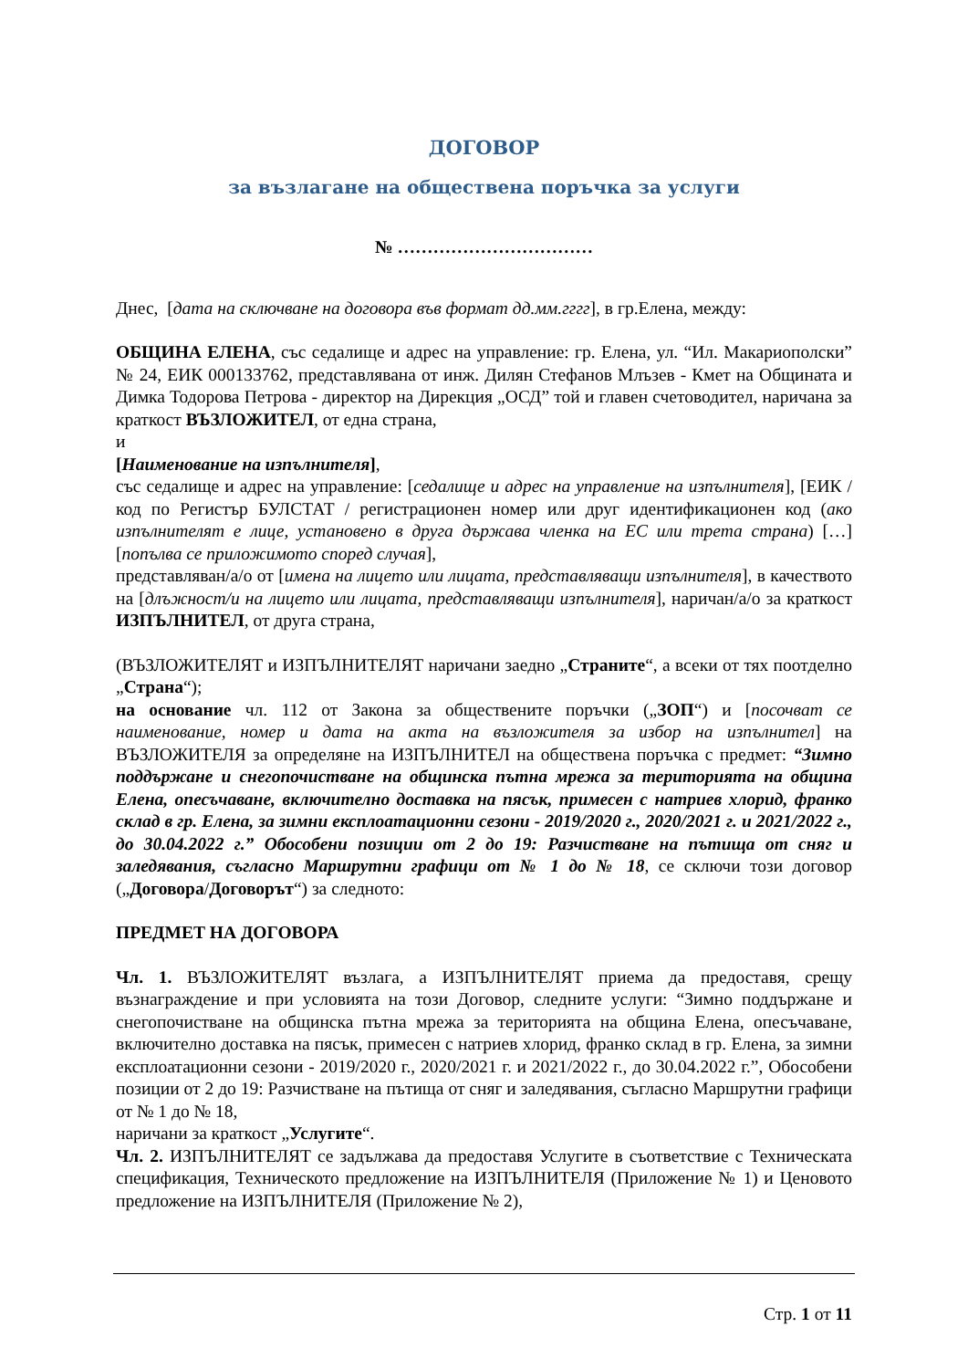ДОГОВОР
за възлагане на обществена поръчка за услуги
№ ……………………………
Днес, [дата на сключване на договора във формат дд.мм.гггг], в гр.Елена, между:
ОБЩИНА ЕЛЕНА, със седалище и адрес на управление: гр. Елена, ул. “Ил. Макариополски” № 24, ЕИК 000133762, представлявана от инж. Дилян Стефанов Млъзев - Кмет на Общината и Димка Тодорова Петрова - директор на Дирекция „ОСД” той и главен счетоводител, наричана за краткост ВЪЗЛОЖИТЕЛ, от една страна,
и
[Наименование на изпълнителя],
със седалище и адрес на управление: [седалище и адрес на управление на изпълнителя], [ЕИК / код по Регистър БУЛСТАТ / регистрационен номер или друг идентификационен код (ако изпълнителят е лице, установено в друга държава членка на ЕС или трета страна) […] [попълва се приложимото според случая],
представляван/а/о от [имена на лицето или лицата, представляващи изпълнителя], в качеството на [длъжност/и на лицето или лицата, представляващи изпълнителя], наричан/а/о за краткост ИЗПЪЛНИТЕЛ, от друга страна,
(ВЪЗЛОЖИТЕЛЯТ и ИЗПЪЛНИТЕЛЯТ наричани заедно „Страните“, а всеки от тях поотделно „Страна“);
на основание чл. 112 от Закона за обществените поръчки („ЗОП“) и [посочват се наименование, номер и дата на акта на възложителя за избор на изпълнител] на ВЪЗЛОЖИТЕЛЯ за определяне на ИЗПЪЛНИТЕЛ на обществена поръчка с предмет: “Зимно поддържане и снегопочистване на общинска пътна мрежа за територията на община Елена, опесъчаване, включително доставка на пясък, примесен с натриев хлорид, франко склад в гр. Елена, за зимни експлоатационни сезони - 2019/2020 г., 2020/2021 г. и 2021/2022 г., до 30.04.2022 г.” Обособени позиции от 2 до 19: Разчистване на пътища от сняг и заледявания, съгласно Маршрутни графици от № 1 до № 18, се сключи този договор („Договора/Договорът“) за следното:
ПРЕДМЕТ НА ДОГОВОРА
Чл. 1. ВЪЗЛОЖИТЕЛЯТ възлага, а ИЗПЪЛНИТЕЛЯТ приема да предоставя, срещу възнаграждение и при условията на този Договор, следните услуги: “Зимно поддържане и снегопочистване на общинска пътна мрежа за територията на община Елена, опесъчаване, включително доставка на пясък, примесен с натриев хлорид, франко склад в гр. Елена, за зимни експлоатационни сезони - 2019/2020 г., 2020/2021 г. и 2021/2022 г., до 30.04.2022 г.”, Обособени позиции от 2 до 19: Разчистване на пътища от сняг и заледявания, съгласно Маршрутни графици от № 1 до № 18,
наричани за краткост „Услугите“.
Чл. 2. ИЗПЪЛНИТЕЛЯТ се задължава да предоставя Услугите в съответствие с Техническата спецификация, Техническото предложение на ИЗПЪЛНИТЕЛЯ (Приложение № 1) и Ценовото предложение на ИЗПЪЛНИТЕЛЯ (Приложение № 2),
Стр. 1 от 11